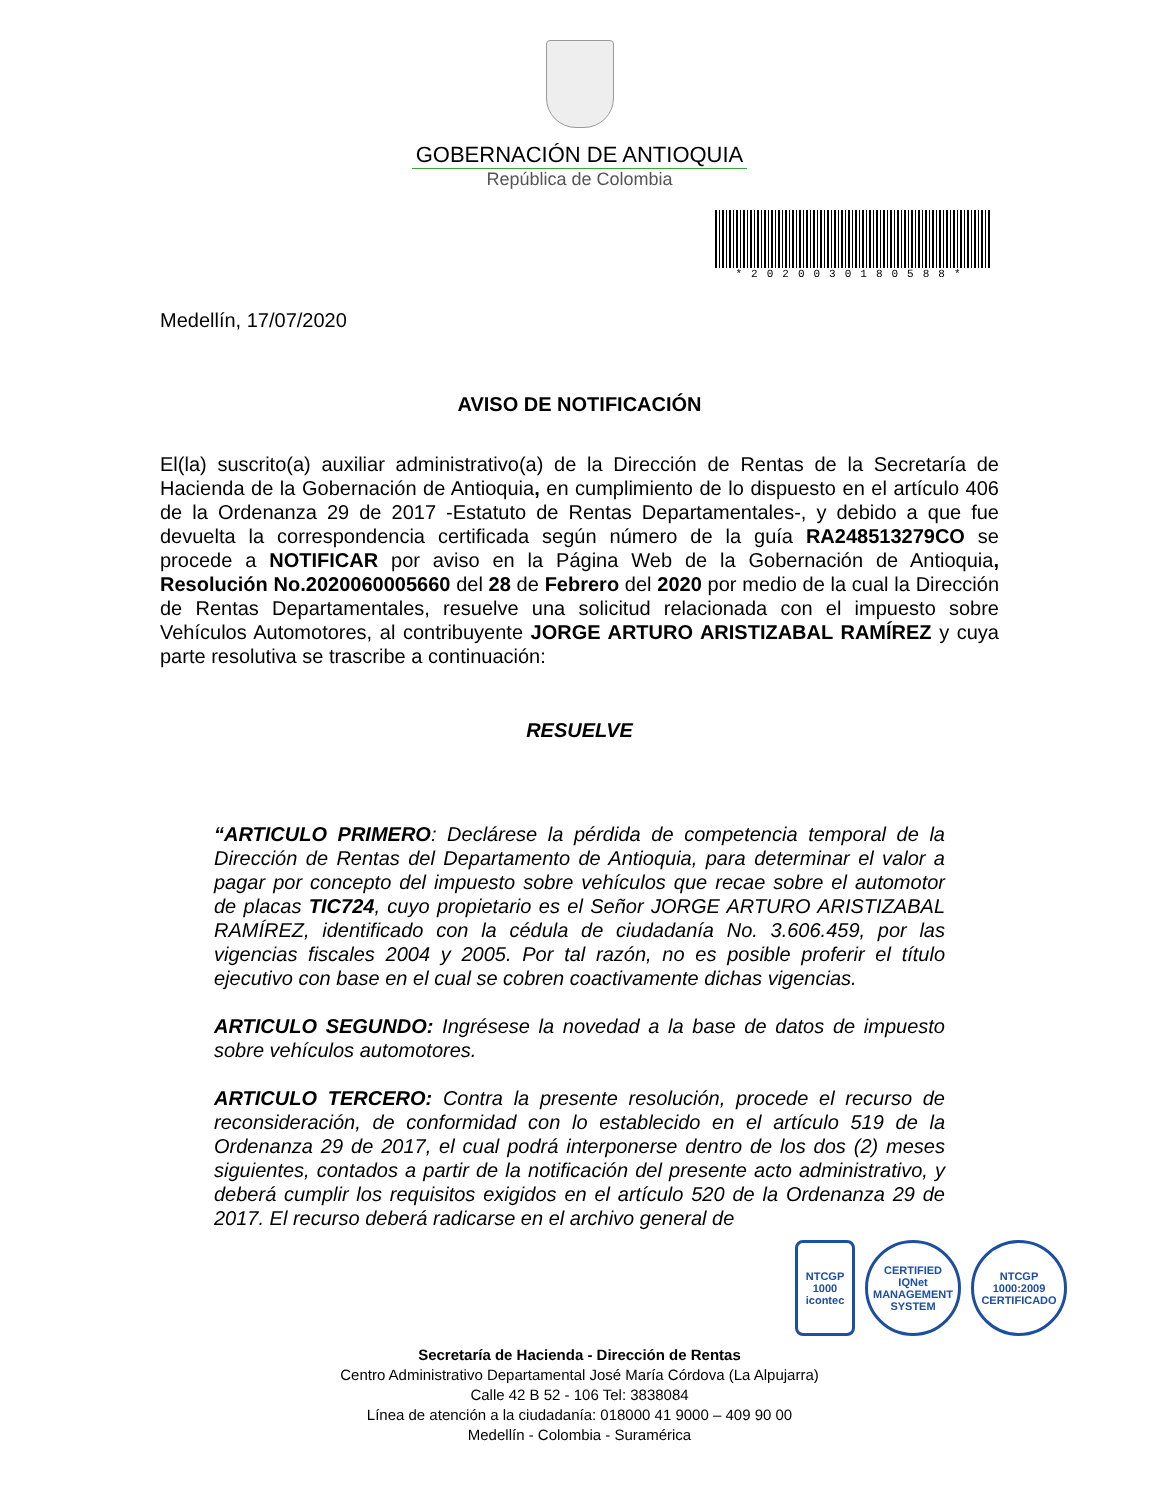GOBERNACIÓN DE ANTIOQUIA
República de Colombia
*2020030180588*
Medellín, 17/07/2020
AVISO DE NOTIFICACIÓN
El(la) suscrito(a) auxiliar administrativo(a) de la Dirección de Rentas de la Secretaría de Hacienda de la Gobernación de Antioquia, en cumplimiento de lo dispuesto en el artículo 406 de la Ordenanza 29 de 2017 -Estatuto de Rentas Departamentales-, y debido a que fue devuelta la correspondencia certificada según número de la guía RA248513279CO se procede a NOTIFICAR por aviso en la Página Web de la Gobernación de Antioquia, Resolución No.2020060005660 del 28 de Febrero del 2020 por medio de la cual la Dirección de Rentas Departamentales, resuelve una solicitud relacionada con el impuesto sobre Vehículos Automotores, al contribuyente JORGE ARTURO ARISTIZABAL RAMÍREZ y cuya parte resolutiva se trascribe a continuación:
RESUELVE
“ARTICULO PRIMERO: Declárese la pérdida de competencia temporal de la Dirección de Rentas del Departamento de Antioquia, para determinar el valor a pagar por concepto del impuesto sobre vehículos que recae sobre el automotor de placas TIC724, cuyo propietario es el Señor JORGE ARTURO ARISTIZABAL RAMÍREZ, identificado con la cédula de ciudadanía No. 3.606.459, por las vigencias fiscales 2004 y 2005. Por tal razón, no es posible proferir el título ejecutivo con base en el cual se cobren coactivamente dichas vigencias.
ARTICULO SEGUNDO: Ingrésese la novedad a la base de datos de impuesto sobre vehículos automotores.
ARTICULO TERCERO: Contra la presente resolución, procede el recurso de reconsideración, de conformidad con lo establecido en el artículo 519 de la Ordenanza 29 de 2017, el cual podrá interponerse dentro de los dos (2) meses siguientes, contados a partir de la notificación del presente acto administrativo, y deberá cumplir los requisitos exigidos en el artículo 520 de la Ordenanza 29 de 2017. El recurso deberá radicarse en el archivo general de
NTCGP 1000 icontec
CERTIFIED IQNet MANAGEMENT SYSTEM
NTCGP 1000:2009 CERTIFICADO
Secretaría de Hacienda - Dirección de Rentas
Centro Administrativo Departamental José María Córdova (La Alpujarra)
Calle 42 B 52 - 106 Tel: 3838084
Línea de atención a la ciudadanía: 018000 41 9000 – 409 90 00
Medellín - Colombia - Suramérica